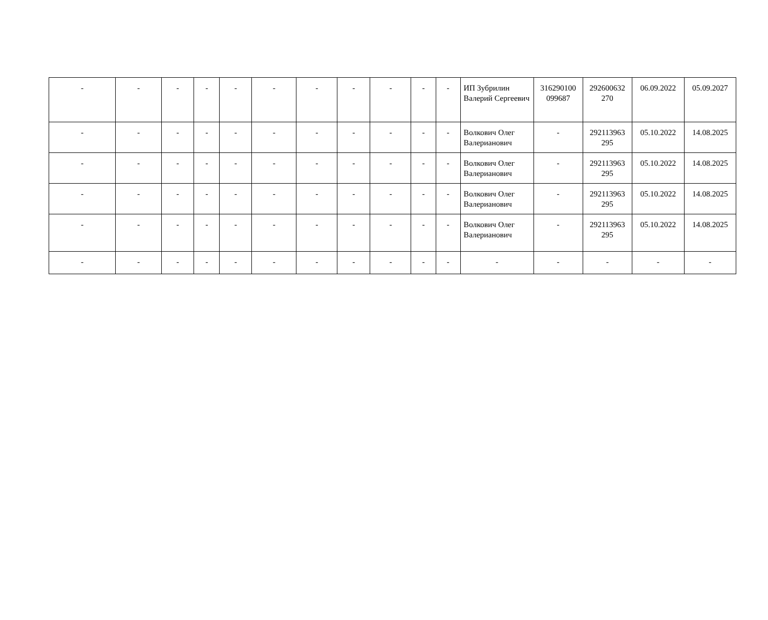| - | - | - | - | - | - | - | - | - | - | - | ИП Зубрилин Валерий Сергеевич | 316290100 099687 | 292600632 270 | 06.09.2022 | 05.09.2027 |
| - | - | - | - | - | - | - | - | - | - | - | Волкович Олег Валерианович | - | 292113963 295 | 05.10.2022 | 14.08.2025 |
| - | - | - | - | - | - | - | - | - | - | - | Волкович Олег Валерианович | - | 292113963 295 | 05.10.2022 | 14.08.2025 |
| - | - | - | - | - | - | - | - | - | - | - | Волкович Олег Валерианович | - | 292113963 295 | 05.10.2022 | 14.08.2025 |
| - | - | - | - | - | - | - | - | - | - | - | Волкович Олег Валерианович | - | 292113963 295 | 05.10.2022 | 14.08.2025 |
| - | - | - | - | - | - | - | - | - | - | - | - | - | - | - | - |